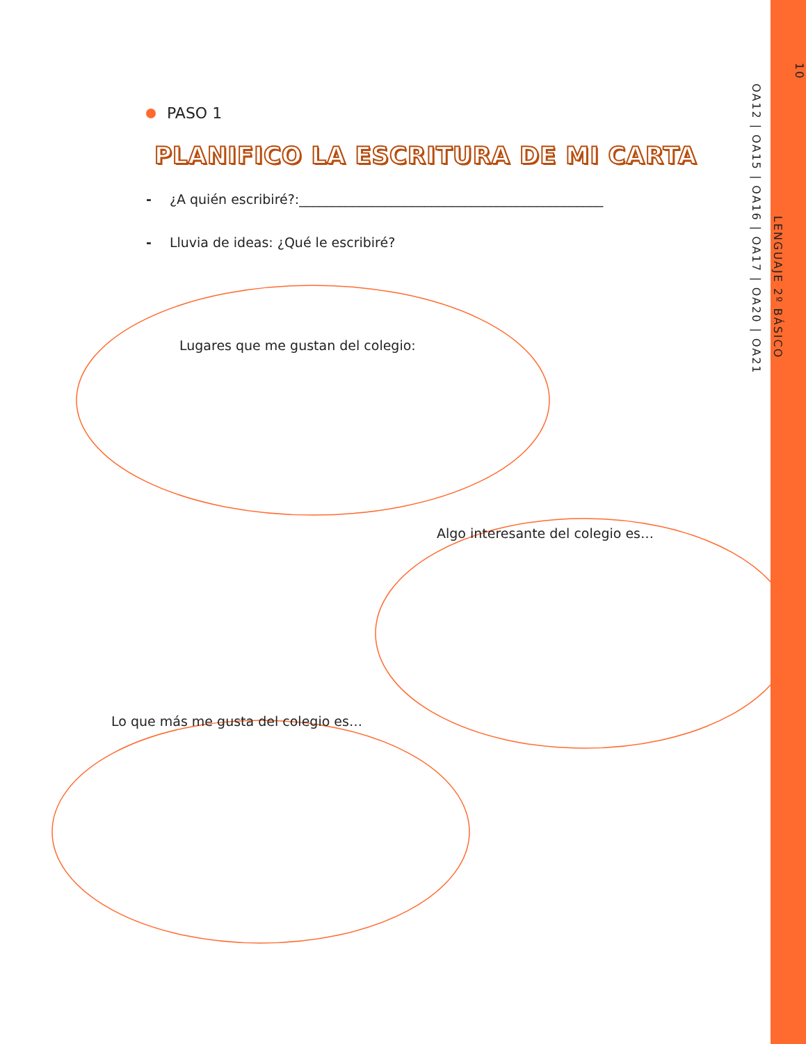10
LENGUAJE 2º BÁSICO
OA12 | OA15 | OA16 | OA17 | OA20 | OA21
PASO 1
PLANIFICO LA ESCRITURA DE MI CARTA
- ¿A quién escribiré?:______________________________________________
- Lluvia de ideas: ¿Qué le escribiré?
Lugares que me gustan del colegio:
Algo interesante del colegio es…
Lo que más me gusta del colegio es…